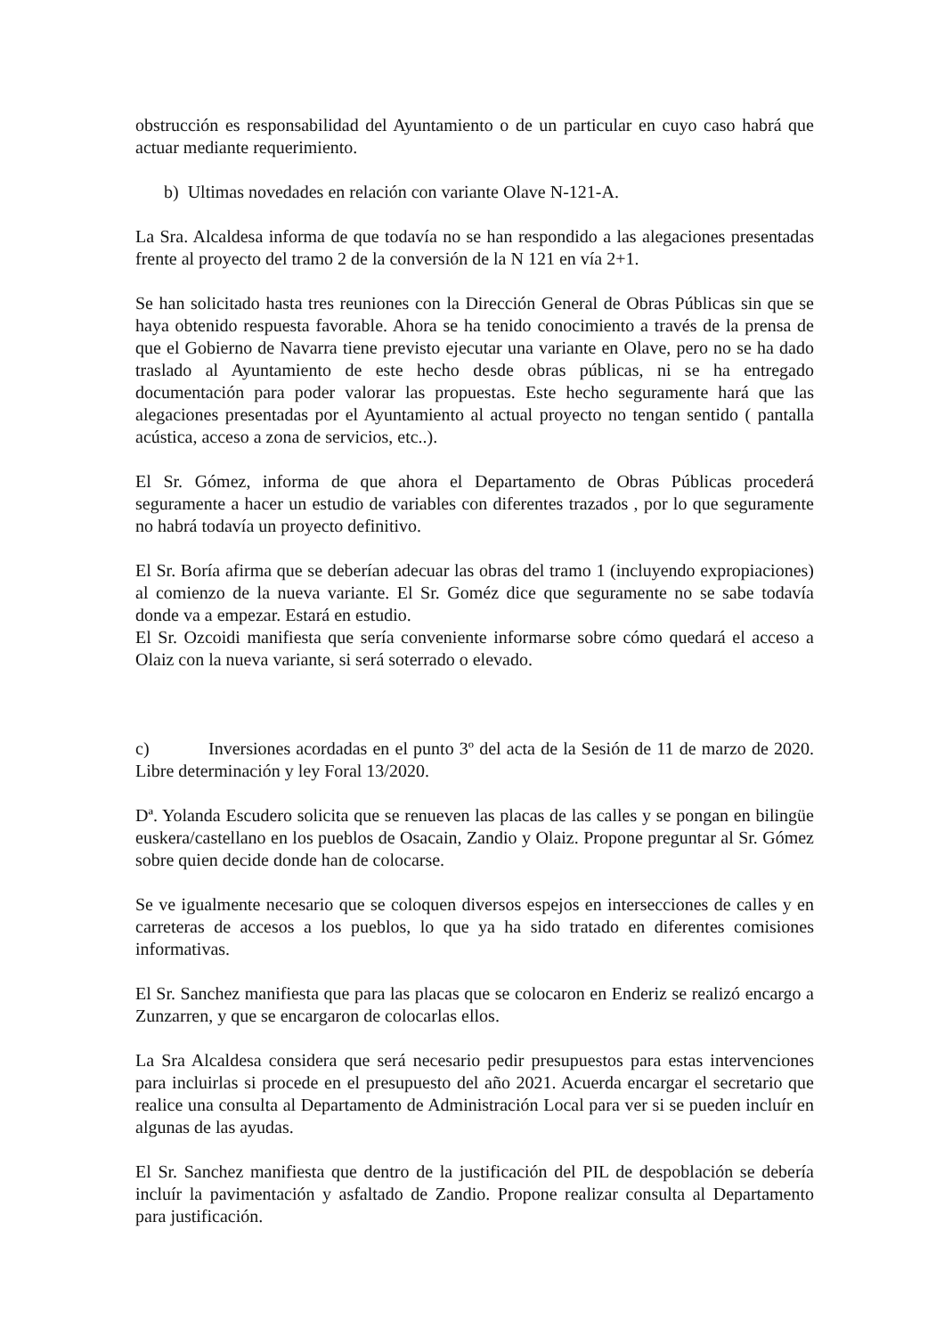obstrucción es responsabilidad del Ayuntamiento o de un particular en cuyo caso habrá que actuar mediante requerimiento.
b) Ultimas novedades en relación con variante Olave N-121-A.
La Sra. Alcaldesa informa de que todavía no se han respondido a las alegaciones presentadas frente al proyecto del tramo 2 de la conversión de la N 121 en vía 2+1.
Se han solicitado hasta tres reuniones con la Dirección General de Obras Públicas sin que se haya obtenido respuesta favorable. Ahora se ha tenido conocimiento a través de la prensa de que el Gobierno de Navarra tiene previsto ejecutar una variante en Olave, pero no se ha dado traslado al Ayuntamiento de este hecho desde obras públicas, ni se ha entregado documentación para poder valorar las propuestas. Este hecho seguramente hará que las alegaciones presentadas por el Ayuntamiento al actual proyecto no tengan sentido ( pantalla acústica, acceso a zona de servicios, etc..).
El Sr. Gómez, informa de que ahora el Departamento de Obras Públicas procederá seguramente a hacer un estudio de variables con diferentes trazados , por lo que seguramente no habrá todavía un proyecto definitivo.
El Sr. Boría afirma que se deberían adecuar las obras del tramo 1 (incluyendo expropiaciones) al comienzo de la nueva variante. El Sr. Goméz dice que seguramente no se sabe todavía donde va a empezar. Estará en estudio.
El Sr. Ozcoidi manifiesta que sería conveniente informarse sobre cómo quedará el acceso a Olaiz con la nueva variante, si será soterrado o elevado.
c) Inversiones acordadas en el punto 3º del acta de la Sesión de 11 de marzo de 2020. Libre determinación y ley Foral 13/2020.
Dª. Yolanda Escudero solicita que se renueven las placas de las calles y se pongan en bilingüe euskera/castellano en los pueblos de Osacain, Zandio y Olaiz. Propone preguntar al Sr. Gómez sobre quien decide donde han de colocarse.
Se ve igualmente necesario que se coloquen diversos espejos en intersecciones de calles y en carreteras de accesos a los pueblos, lo que ya ha sido tratado en diferentes comisiones informativas.
El Sr. Sanchez manifiesta que para las placas que se colocaron en Enderiz se realizó encargo a Zunzarren, y que se encargaron de colocarlas ellos.
La Sra Alcaldesa considera que será necesario pedir presupuestos para estas intervenciones para incluirlas si procede en el presupuesto del año 2021. Acuerda encargar el secretario que realice una consulta al Departamento de Administración Local para ver si se pueden incluír en algunas de las ayudas.
El Sr. Sanchez manifiesta que dentro de la justificación del PIL de despoblación se debería incluír la pavimentación y asfaltado de Zandio. Propone realizar consulta al Departamento para justificación.